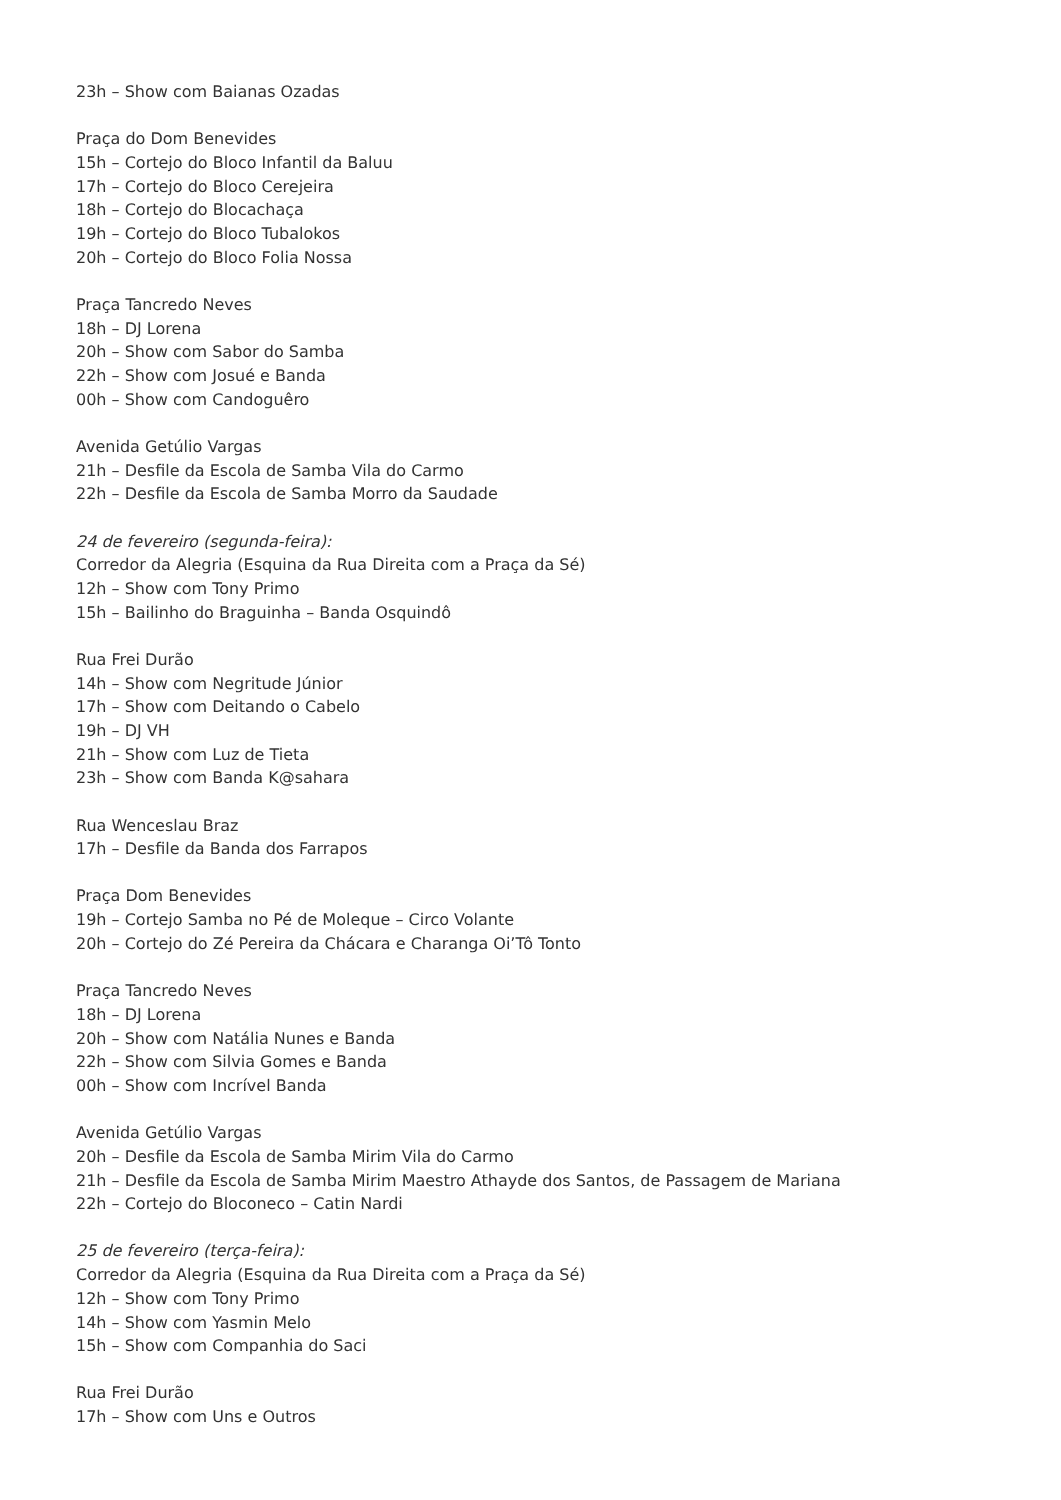23h – Show com Baianas Ozadas
Praça do Dom Benevides
15h – Cortejo do Bloco Infantil da Baluu
17h – Cortejo do Bloco Cerejeira
18h – Cortejo do Blocachaça
19h – Cortejo do Bloco Tubalokos
20h – Cortejo do Bloco Folia Nossa
Praça Tancredo Neves
18h – DJ Lorena
20h – Show com Sabor do Samba
22h – Show com Josué e Banda
00h – Show com Candoguêro
Avenida Getúlio Vargas
21h – Desfile da Escola de Samba Vila do Carmo
22h – Desfile da Escola de Samba Morro da Saudade
24 de fevereiro (segunda-feira):
Corredor da Alegria (Esquina da Rua Direita com a Praça da Sé)
12h – Show com Tony Primo
15h – Bailinho do Braguinha – Banda Osquindô
Rua Frei Durão
14h – Show com Negritude Júnior
17h – Show com Deitando o Cabelo
19h – DJ VH
21h – Show com Luz de Tieta
23h – Show com Banda K@sahara
Rua Wenceslau Braz
17h – Desfile da Banda dos Farrapos
Praça Dom Benevides
19h – Cortejo Samba no Pé de Moleque – Circo Volante
20h – Cortejo do Zé Pereira da Chácara e Charanga Oi’Tô Tonto
Praça Tancredo Neves
18h – DJ Lorena
20h – Show com Natália Nunes e Banda
22h – Show com Silvia Gomes e Banda
00h – Show com Incrível Banda
Avenida Getúlio Vargas
20h – Desfile da Escola de Samba Mirim Vila do Carmo
21h – Desfile da Escola de Samba Mirim Maestro Athayde dos Santos, de Passagem de Mariana
22h – Cortejo do Bloconeco – Catin Nardi
25 de fevereiro (terça-feira):
Corredor da Alegria (Esquina da Rua Direita com a Praça da Sé)
12h – Show com Tony Primo
14h – Show com Yasmin Melo
15h – Show com Companhia do Saci
Rua Frei Durão
17h – Show com Uns e Outros